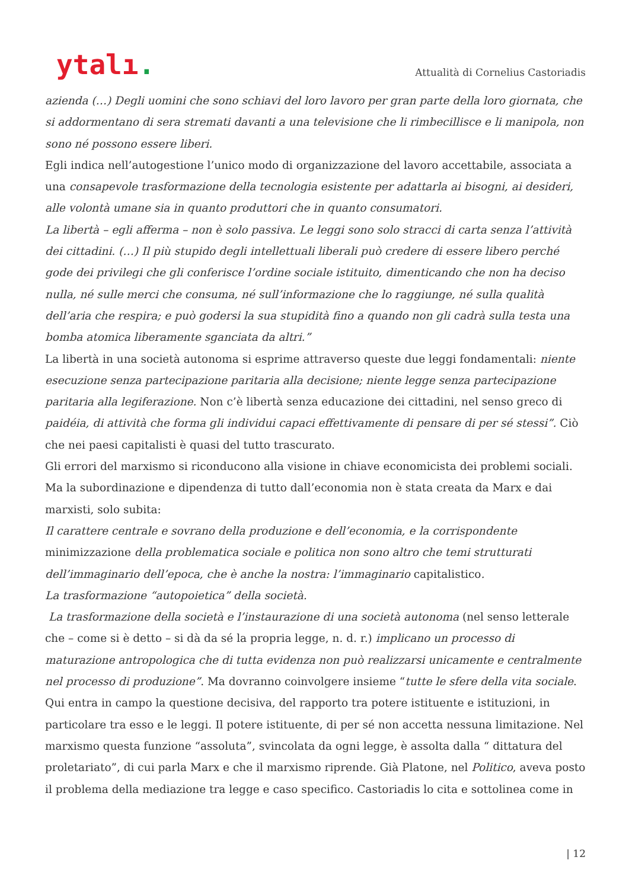ytalı.
Attualità di Cornelius Castoriadis
azienda (…) Degli uomini che sono schiavi del loro lavoro per gran parte della loro giornata, che si addormentano di sera stremati davanti a una televisione che li rimbecillisce e li manipola, non sono né possono essere liberi.
Egli indica nell’autogestione l’unico modo di organizzazione del lavoro accettabile, associata a una consapevole trasformazione della tecnologia esistente per adattarla ai bisogni, ai desideri, alle volontà umane sia in quanto produttori che in quanto consumatori.
La libertà – egli afferma – non è solo passiva. Le leggi sono solo stracci di carta senza l’attività dei cittadini. (…) Il più stupido degli intellettuali liberali può credere di essere libero perché gode dei privilegi che gli conferisce l’ordine sociale istituito, dimenticando che non ha deciso nulla, né sulle merci che consuma, né sull’informazione che lo raggiunge, né sulla qualità dell’aria che respira; e può godersi la sua stupidità fino a quando non gli cadrà sulla testa una bomba atomica liberamente sganciata da altri.”
La libertà in una società autonoma si esprime attraverso queste due leggi fondamentali: niente esecuzione senza partecipazione paritaria alla decisione; niente legge senza partecipazione paritaria alla legiferazione. Non c’è libertà senza educazione dei cittadini, nel senso greco di paidéia, di attività che forma gli individui capaci effettivamente di pensare di per sé stessi”. Ciò che nei paesi capitalisti è quasi del tutto trascurato.
Gli errori del marxismo si riconducono alla visione in chiave economicista dei problemi sociali. Ma la subordinazione e dipendenza di tutto dall’economia non è stata creata da Marx e dai marxisti, solo subita:
Il carattere centrale e sovrano della produzione e dell’economia, e la corrispondente minimizzazione della problematica sociale e politica non sono altro che temi strutturati dell’immaginario dell’epoca, che è anche la nostra: l’immaginario capitalistico.
La trasformazione “autopoietica” della società.
La trasformazione della società e l’instaurazione di una società autonoma (nel senso letterale che – come si è detto – si dà da sé la propria legge, n. d. r.) implicano un processo di maturazione antropologica che di tutta evidenza non può realizzarsi unicamente e centralmente nel processo di produzione”. Ma dovranno coinvolgere insieme “tutte le sfere della vita sociale.
Qui entra in campo la questione decisiva, del rapporto tra potere istituente e istituzioni, in particolare tra esso e le leggi. Il potere istituente, di per sé non accetta nessuna limitazione. Nel marxismo questa funzione “assoluta”, svincolata da ogni legge, è assolta dalla “ dittatura del proletariato”, di cui parla Marx e che il marxismo riprende. Già Platone, nel Politico, aveva posto il problema della mediazione tra legge e caso specifico. Castoriadis lo cita e sottolinea come in
| 12